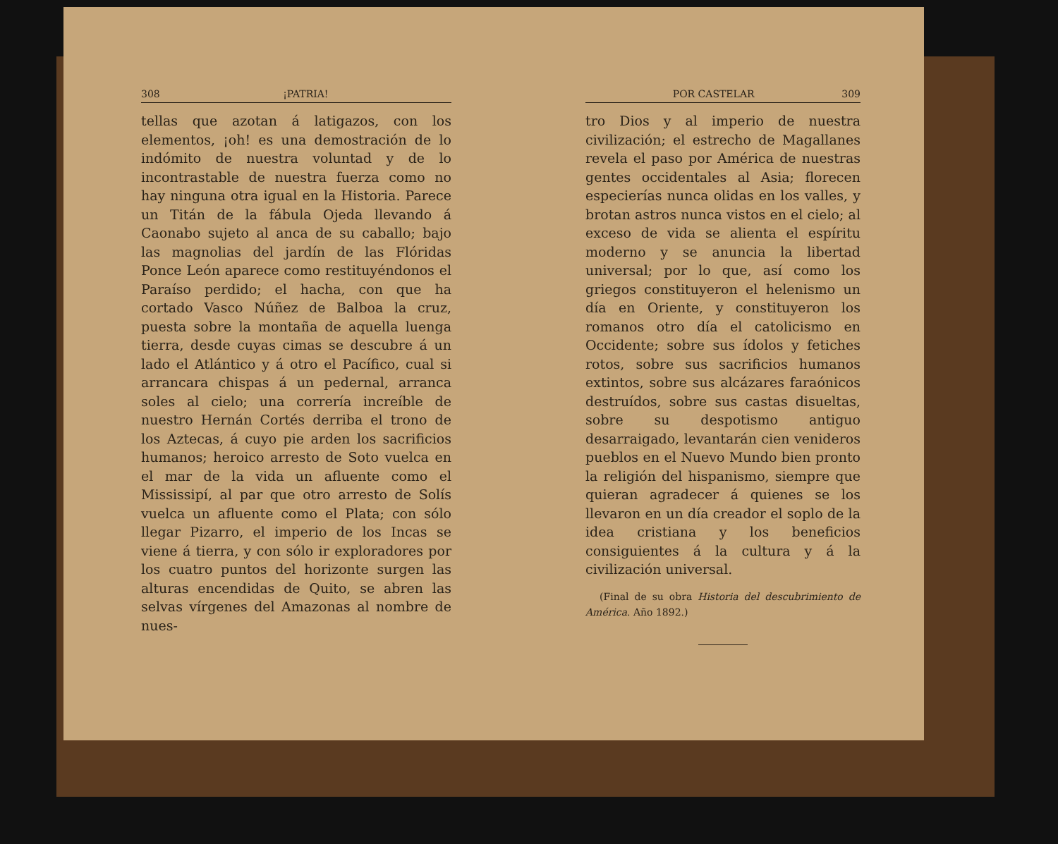308 ¡PATRIA!
tellas que azotan á latigazos, con los elementos, ¡oh! es una demostración de lo indómito de nuestra voluntad y de lo incontrastable de nuestra fuerza como no hay ninguna otra igual en la Historia. Parece un Titán de la fábula Ojeda llevando á Caonabo sujeto al anca de su caballo; bajo las magnolias del jardín de las Flóridas Ponce León aparece como restituyéndonos el Paraíso perdido; el hacha, con que ha cortado Vasco Núñez de Balboa la cruz, puesta sobre la montaña de aquella luenga tierra, desde cuyas cimas se descubre á un lado el Atlántico y á otro el Pacífico, cual si arrancara chispas á un pedernal, arranca soles al cielo; una correría increíble de nuestro Hernán Cortés derriba el trono de los Aztecas, á cuyo pie arden los sacrificios humanos; heroico arresto de Soto vuelca en el mar de la vida un afluente como el Mississipí, al par que otro arresto de Solís vuelca un afluente como el Plata; con sólo llegar Pizarro, el imperio de los Incas se viene á tierra, y con sólo ir exploradores por los cuatro puntos del horizonte surgen las alturas encendidas de Quito, se abren las selvas vírgenes del Amazonas al nombre de nues-
POR CASTELAR 309
tro Dios y al imperio de nuestra civilización; el estrecho de Magallanes revela el paso por América de nuestras gentes occidentales al Asia; florecen especierías nunca olidas en los valles, y brotan astros nunca vistos en el cielo; al exceso de vida se alienta el espíritu moderno y se anuncia la libertad universal; por lo que, así como los griegos constituyeron el helenismo un día en Oriente, y constituyeron los romanos otro día el catolicismo en Occidente; sobre sus ídolos y fetiches rotos, sobre sus sacrificios humanos extintos, sobre sus alcázares faraónicos destruídos, sobre sus castas disueltas, sobre su despotismo antiguo desarraigado, levantarán cien venideros pueblos en el Nuevo Mundo bien pronto la religión del hispanismo, siempre que quieran agradecer á quienes se los llevaron en un día creador el soplo de la idea cristiana y los beneficios consiguientes á la cultura y á la civilización universal.
(Final de su obra Historia del descubrimiento de América. Año 1892.)